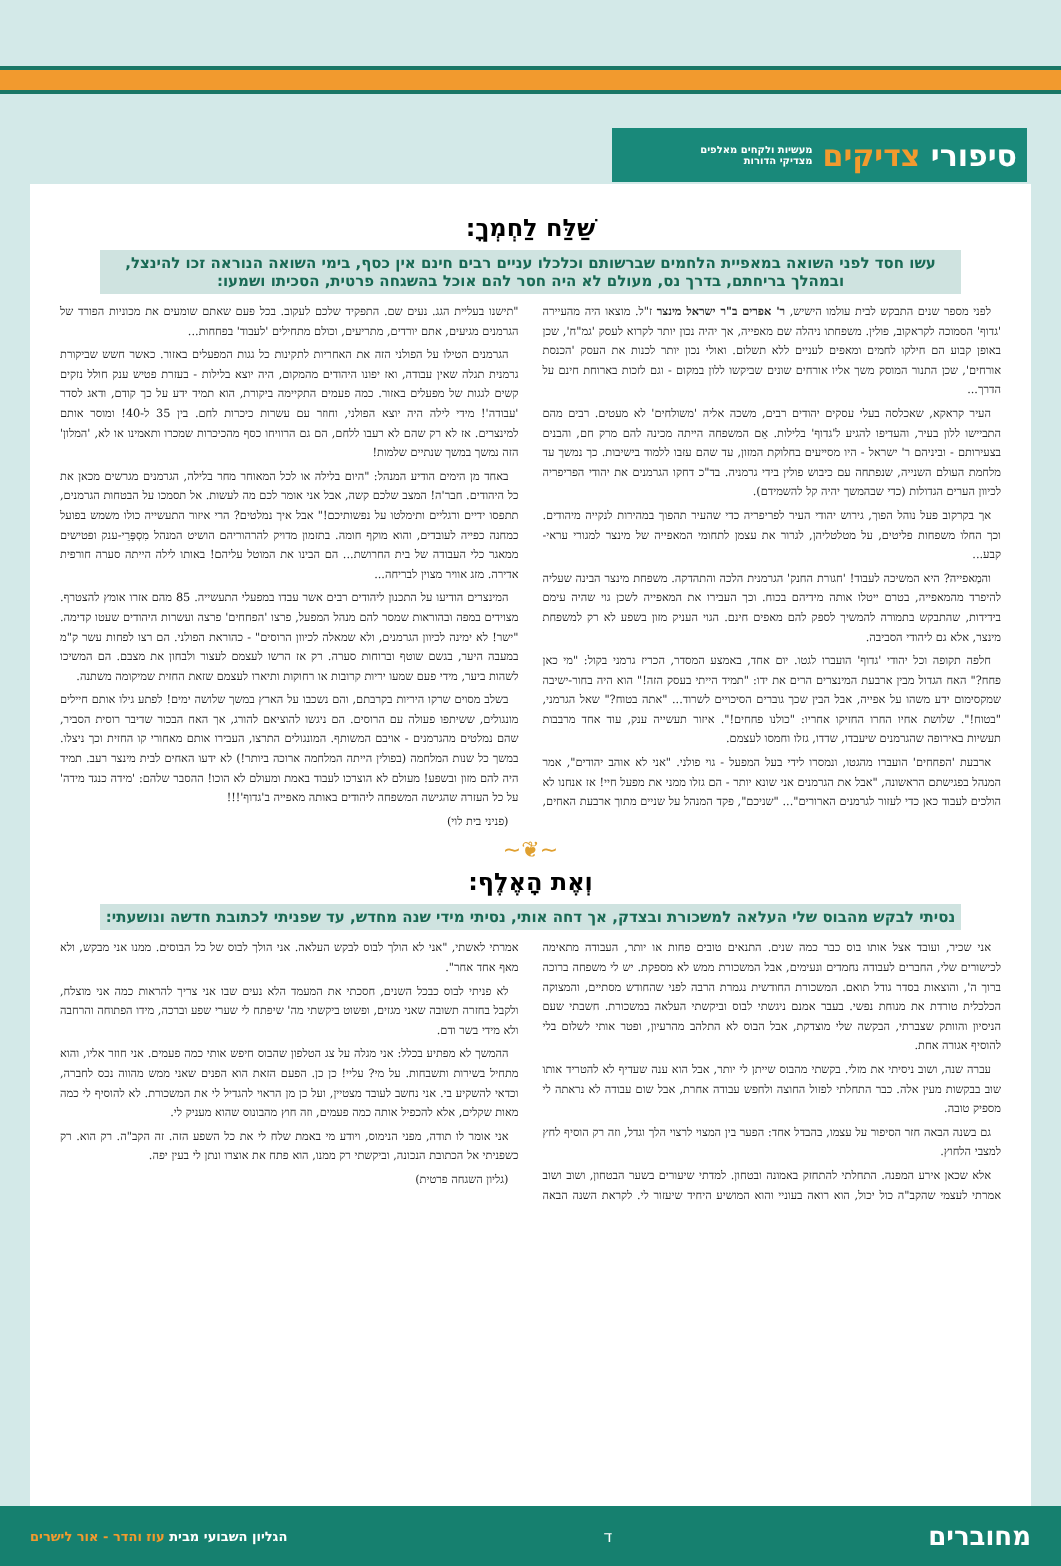סיפורי צדיקים
מעשיות ולקחים מאלפים
מצדיקי הדורות
שַׁלַּח לַחְמְךָ:
עשו חסד לפני השואה במאפיית הלחמים שברשותם וכלכלו עניים רבים חינם אין כסף, בימי השואה הנוראה זכו להינצל, ובמהלך בריחתם, בדרך נס, מעולם לא היה חסר להם אוכל בהשגחה פרטית, הסכיתו ושמעו:
לפני מספר שנים התבקש לבית עולמו הישיש, ר' אפרים ב"ר ישראל מינצר ז"ל. מוצאו היה מהעיירה 'גדוף' הסמוכה לקראקוב, פולין. משפחתו ניהלה שם מאפייה, אך יהיה נכון יותר לקרוא לעסק 'גמ"ח', שכן באופן קבוע הם חילקו לחמים ומאפים לעניים ללא תשלום. ואולי נכון יותר לכנות את העסק 'הכנסת אורחים', שכן התנור המוסק משך אליו אורחים שונים שביקשו ללון במקום - וגם לזכות בארוחת חינם על הדרך...
העיר קראקא, שאכלסה בעלי עסקים יהודים רבים, משכה אליה 'משולחים' לא מעטים. רבים מהם התביישו ללון בעיר, והעדיפו להגיע ל'גדוף' בלילות. אֵם המשפחה הייתה מכינה להם מרק חם, והבנים בצעירותם - וביניהם ר' ישראל - היו מסייעים בחלוקת המזון, עד שהם עזבו ללמוד בישיבות. כך נמשך עד מלחמת העולם השנייה, שנפתחה עם כיבוש פולין בידי גרמניה. בד"כ דחקו הגרמנים את יהודי הפריפריה לכיוון הערים הגדולות (כדי שבהמשך יהיה קל להשמידם).
אך בקרקוב פעל נוהל הפוך, גירוש יהודי העיר לפריפריה כדי שהעיר תהפוך במהירות לנקייה מיהודים. וכך החלו משפחות פליטים, על מטלטליהן, לגרור את עצמן לתחומי המאפייה של מינצר למגורי עראי-קבע...
והמַאפייה? היא המשיכה לעבוד! 'חגורת החנק' הגרמנית הלכה והתהדקה. משפחת מינצר הבינה שעליה להיפרד מהמאפייה, בטרם ייטלו אותה מידיהם בכוח. וכך העבירו את המאפייה לשכן גוי שהיה עימם בידידות, שהתבקש בתמורה להמשיך לספק להם מאפים חינם. הגוי העניק מזון בשפע לא רק למשפחת מינצר, אלא גם ליהודי הסביבה.
חלפה תקופה וכל יהודי 'גדוף' הועברו לגטו. יום אחד, באמצע המסדר, הכריז גרמני בקול: "מי כאן פחח?" האח הגדול מבין ארבעת המינצרים הרים את ידו: "תמיד הייתי בעסק הזה!" הוא היה בחור-ישיבה שמקסימום ידע משהו על אפייה, אבל הבין שכך גוברים הסיכויים לשרוד... "אתה בטוח?" שאל הגרמני, "בטוח!". שלושת אחיו החרו החזיקו אחריו: "כולנו פחחים!". איזור תעשייה ענק, עוד אחד מרבבות תעשיות באירופה שהגרמנים שיעבדו, שדדו, גזלו וחמסו לעצמם.
ארבעת 'הפחחים' הועברו מהגטו, ונמסרו לידי בעל המפעל - גוי פולני. "אני לא אוהב יהודים", אמר המנהל בפגישתם הראשונה, "אבל את הגרמנים אני שונא יותר - הם גזלו ממני את מפעל חיי! אז אנחנו לא הולכים לעבוד כאן כדי לעזור לגרמנים הארורים"... "שניכם", פקד המנהל על שניים מתוך ארבעת האחים, "תישנו בעליית הגג. נעים שם. התפקיד שלכם לעקוב. בכל פעם שאתם שומעים את מכוניות הפורד של הגרמנים מגיעים, אתם יורדים, מתריעים, וכולם מתחילים 'לעבוד' בפחחות...
הגרמנים הטילו על הפולני הזה את האחריות לתקינות כל גגות המפעלים באזור. כאשר חשש שביקורת גרמנית תגלה שאין עבודה, ואז יפונו היהודים מהמקום, היה יוצא בלילות - בעזרת פטיש ענק חולל נזקים קשים לגגות של מפעלים באזור. כמה פעמים התקיימה ביקורת, הוא תמיד ידע על כך קודם, ודאג לסדר 'עבודה'! מידי לילה היה יוצא הפולני, וחוזר עם עשרות כיכרות לחם. בין 35 ל-40! ומוסר אותם למינצרים. אז לא רק שהם לא רעבו ללחם, הם גם הרוויחו כסף מהכיכרות שמכרו ותאמינו או לא, 'המלון' הזה נמשך במשך שנתיים שלמות!
באחד מן הימים הודיע המנהל: "היום בלילה או לכל המאוחר מחר בלילה, הגרמנים מגרשים מכאן את כל היהודים. חבר'ה! המצב שלכם קשה, אבל אני אומר לכם מה לעשות. אל תסמכו על הבטחות הגרמנים, תתפסו ידיים ורגליים ותימלטו על נפשותיכם!" אבל איך נמלטים? הרי איזור התעשייה כולו משמש בפועל כמחנה כפייה לעובדים, והוא מוקף חומה. בתזמון מדויק להרהוריהם הושיט המנהל מִסְפָּרֵי-ענק ופטישים ממאגר כלי העבודה של בית החרושת... הם הבינו את המוטל עליהם! באותו לילה הייתה סערה חורפית אדירה. מזג אוויר מצוין לבריחה...
המינצרים הודיעו על התכנון ליהודים רבים אשר עבדו במפעלי התעשייה. 85 מהם אזרו אומץ להצטרף. מצוידים במפה ובהוראות שמסר להם מנהל המפעל, פרצו 'הפחחים' פרצה ועשרות היהודים שעטו קדימה. "ישר! לא ימינה לכיוון הגרמנים, ולא שמאלה לכיוון הרוסים" - כהוראת הפולני. הם רצו לפחות עשר ק"מ במעבה היער, בגשם שוטף וברוחות סערה. רק אז הרשו לעצמם לעצור ולבחון את מצבם. הם המשיכו לשהות ביער, מידי פעם שמעו יריות קרובות או רחוקות ותיארו לעצמם שזאת החזית שמיקומה משתנה.
בשלב מסוים שרקו היריות בקרבתם, והם נשכבו על הארץ במשך שלושה ימים! לפתע גילו אותם חיילים מונגולים, ששיתפו פעולה עם הרוסים. הם ניגשו להוציאם להורג, אך האח הבכור שדיבר רוסית הסביר, שהם נמלטים מהגרמנים - אויבם המשותף. המונגולים התרצו, העבירו אותם מאחורי קו החזית וכך ניצלו. במשך כל שנות המלחמה (בפולין הייתה המלחמה ארוכה ביותר!) לא ידעו האחים לבית מינצר רעב. תמיד היה להם מזון ובשפע! מעולם לא הוצרכו לעבוד באמת ומעולם לא הוכו! ההסבר שלהם: 'מידה כנגד מידה' על כל העזרה שהגישה המשפחה ליהודים באותה מאפייה ב'גדוף'!!!
(פניני בית לוי)
~❦~
וְאֶת הָאֶלֶף:
נסיתי לבקש מהבוס שלי העלאה למשכורת ובצדק, אך דחה אותי, נסיתי מידי שנה מחדש, עד שפניתי לכתובת חדשה ונושעתי:
אני שכיר, ועובד אצל אותו בוס כבר כמה שנים. התנאים טובים פחות או יותר, העבודה מתאימה לכישורים שלי, החברים לעבודה נחמדים ונעימים, אבל המשכורת ממש לא מספקת. יש לי משפחה ברוכה ברוך ה', והוצאות בסדר גודל תואם. המשכורת החודשית נגמרת הרבה לפני שהחודש מסתיים, והמצוקה הכלכלית טורדת את מנוחת נפשי. בעבר אמנם ניגשתי לבוס וביקשתי העלאה במשכורת. חשבתי שעם הניסיון והוותק שצברתי, הבקשה שלי מוצדקת, אבל הבוס לא התלהב מהרעיון, ופטר אותי לשלום בלי להוסיף אגורה אחת.
עברה שנה, ושוב ניסיתי את מזלי. בקשתי מהבוס שייתן לי יותר, אבל הוא ענה שעדיף לא להטריד אותו שוב בבקשות מעין אלה. כבר התחלתי לפזול החוצה ולחפש עבודה אחרת, אבל שום עבודה לא נראתה לי מספיק טובה.
גם בשנה הבאה חזר הסיפור על עצמו, בהבדל אחד: הפער בין המצוי לרצוי הלך וגדל, וזה רק הוסיף לחץ למצבי הלחוץ.
אלא שכאן אירע המפנה. התחלתי להתחזק באמונה ובטחון. למדתי שיעורים בשער הבטחון, ושוב ושוב אמרתי לעצמי שהקב"ה כול יכול, הוא רואה בעוניי והוא המושיע היחיד שיעזור לי. לקראת השנה הבאה אמרתי לאשתי, "אני לא הולך לבוס לבקש העלאה. אני הולך לבוס של כל הבוסים. ממנו אני מבקש, ולא מאף אחד אחר".
לא פניתי לבוס כבכל השנים, חסכתי את המעמד הלא נעים שבו אני צריך להראות כמה אני מוצלח, ולקבל בחזרה תשובה שאני מגזים, ופשוט ביקשתי מה' שיפתח לי שערי שפע וברכה, מידו הפתוחה והרחבה ולא מידי בשר ודם.
ההמשך לא מפתיע בכלל: אני מגלה על צג הטלפון שהבוס חיפש אותי כמה פעמים. אני חוזר אליו, והוא מתחיל בשירות ותשבחות. על מי? עליי! כן כן. הפעם הזאת הוא הפנים שאני ממש מהווה נכס לחברה, וכדאי להשקיע בי. אני נחשב לעובד מצטיין, ועל כן מן הראוי להגדיל לי את המשכורת. לא להוסיף לי כמה מאות שקלים, אלא להכפיל אותה כמה פעמים, וזה חוץ מהבונוס שהוא מעניק לי.
אני אומר לו תודה, מפני הנימוס, ויודע מי באמת שלח לי את כל השפע הזה. זה הקב"ה. רק הוא. רק כשפניתי אל הכתובת הנכונה, וביקשתי רק ממנו, הוא פתח את אוצרו ונתן לי בעין יפה.
(גליון השגחה פרטית)
מחוברים
ד
הגליון השבועי מבית עוז והדר - אור לישרים